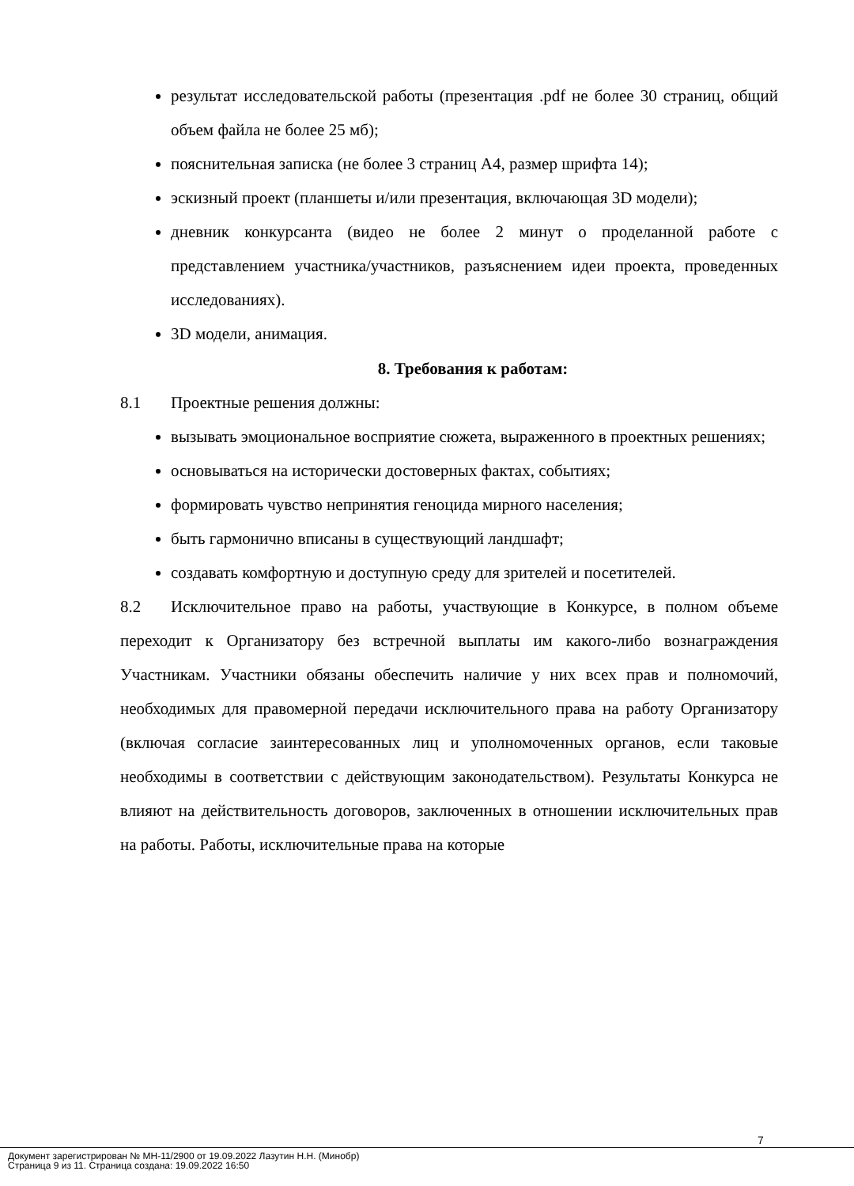результат исследовательской работы (презентация .pdf не более 30 страниц, общий объем файла не более 25 мб);
пояснительная записка (не более 3 страниц А4, размер шрифта 14);
эскизный проект (планшеты и/или презентация, включающая 3D модели);
дневник конкурсанта (видео не более 2 минут о проделанной работе с представлением участника/участников, разъяснением идеи проекта, проведенных исследованиях).
3D модели, анимация.
8. Требования к работам:
8.1 Проектные решения должны:
вызывать эмоциональное восприятие сюжета, выраженного в проектных решениях;
основываться на исторически достоверных фактах, событиях;
формировать чувство непринятия геноцида мирного населения;
быть гармонично вписаны в существующий ландшафт;
создавать комфортную и доступную среду для зрителей и посетителей.
8.2 Исключительное право на работы, участвующие в Конкурсе, в полном объеме переходит к Организатору без встречной выплаты им какого-либо вознаграждения Участникам. Участники обязаны обеспечить наличие у них всех прав и полномочий, необходимых для правомерной передачи исключительного права на работу Организатору (включая согласие заинтересованных лиц и уполномоченных органов, если таковые необходимы в соответствии с действующим законодательством). Результаты Конкурса не влияют на действительность договоров, заключенных в отношении исключительных прав на работы. Работы, исключительные права на которые
7
Документ зарегистрирован № МН-11/2900 от 19.09.2022 Лазутин Н.Н. (Минобр)
Страница 9 из 11. Страница создана: 19.09.2022 16:50